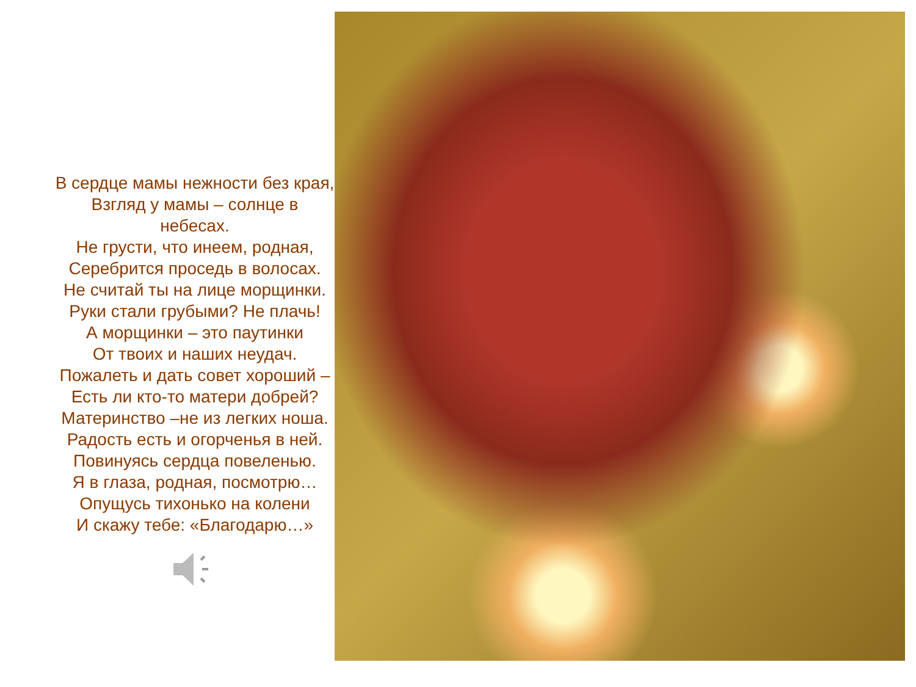В сердце мамы нежности без края,
Взгляд у мамы – солнце в небесах.
Не грусти, что инеем, родная,
Серебрится проседь в волосах.
Не считай ты на лице морщинки.
Руки стали грубыми? Не плачь!
А морщинки – это паутинки
От твоих и наших неудач.
Пожалеть и дать совет хороший –
Есть ли кто-то матери добрей?
Материнство –не из легких ноша.
Радость есть и огорченья в ней.
Повинуясь сердца повеленью.
Я в глаза, родная, посмотрю…
Опущусь тихонько на колени
И скажу тебе: «Благодарю…»